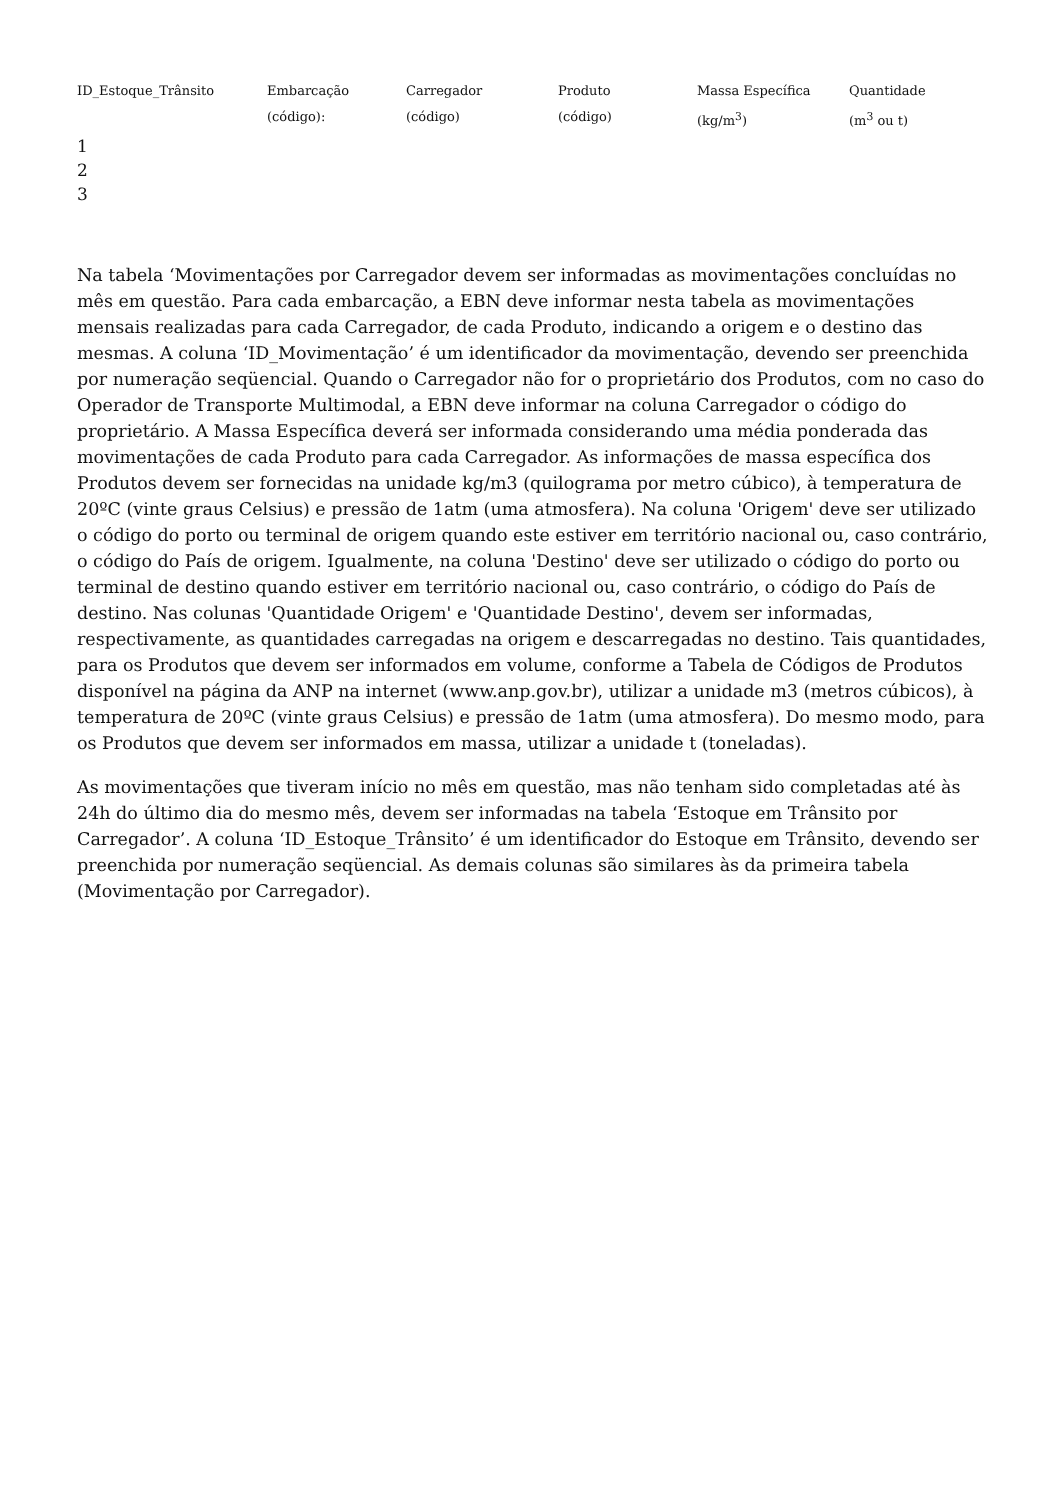| ID_Estoque_Trânsito | Embarcação (código): | Carregador (código) | Produto (código) | Massa Específica (kg/m<sup>3</sup>) | Quantidade (m<sup>3</sup> ou t) |
| --- | --- | --- | --- | --- | --- |
| 1 | | | | | |
| 2 | | | | | |
| 3 | | | | | |
Na tabela ‘Movimentações por Carregador devem ser informadas as movimentações concluídas no mês em questão. Para cada embarcação, a EBN deve informar nesta tabela as movimentações mensais realizadas para cada Carregador, de cada Produto, indicando a origem e o destino das mesmas. A coluna ‘ID_Movimentação’ é um identificador da movimentação, devendo ser preenchida por numeração seqüencial. Quando o Carregador não for o proprietário dos Produtos, com no caso do Operador de Transporte Multimodal, a EBN deve informar na coluna Carregador o código do proprietário. A Massa Específica deverá ser informada considerando uma média ponderada das movimentações de cada Produto para cada Carregador. As informações de massa específica dos Produtos devem ser fornecidas na unidade kg/m3 (quilograma por metro cúbico), à temperatura de 20ºC (vinte graus Celsius) e pressão de 1atm (uma atmosfera). Na coluna 'Origem' deve ser utilizado o código do porto ou terminal de origem quando este estiver em território nacional ou, caso contrário, o código do País de origem. Igualmente, na coluna 'Destino' deve ser utilizado o código do porto ou terminal de destino quando estiver em território nacional ou, caso contrário, o código do País de destino. Nas colunas 'Quantidade Origem' e 'Quantidade Destino', devem ser informadas, respectivamente, as quantidades carregadas na origem e descarregadas no destino. Tais quantidades, para os Produtos que devem ser informados em volume, conforme a Tabela de Códigos de Produtos disponível na página da ANP na internet (www.anp.gov.br), utilizar a unidade m3 (metros cúbicos), à temperatura de 20ºC (vinte graus Celsius) e pressão de 1atm (uma atmosfera). Do mesmo modo, para os Produtos que devem ser informados em massa, utilizar a unidade t (toneladas).
As movimentações que tiveram início no mês em questão, mas não tenham sido completadas até às 24h do último dia do mesmo mês, devem ser informadas na tabela ‘Estoque em Trânsito por Carregador’. A coluna ‘ID_Estoque_Trânsito’ é um identificador do Estoque em Trânsito, devendo ser preenchida por numeração seqüencial. As demais colunas são similares às da primeira tabela (Movimentação por Carregador).